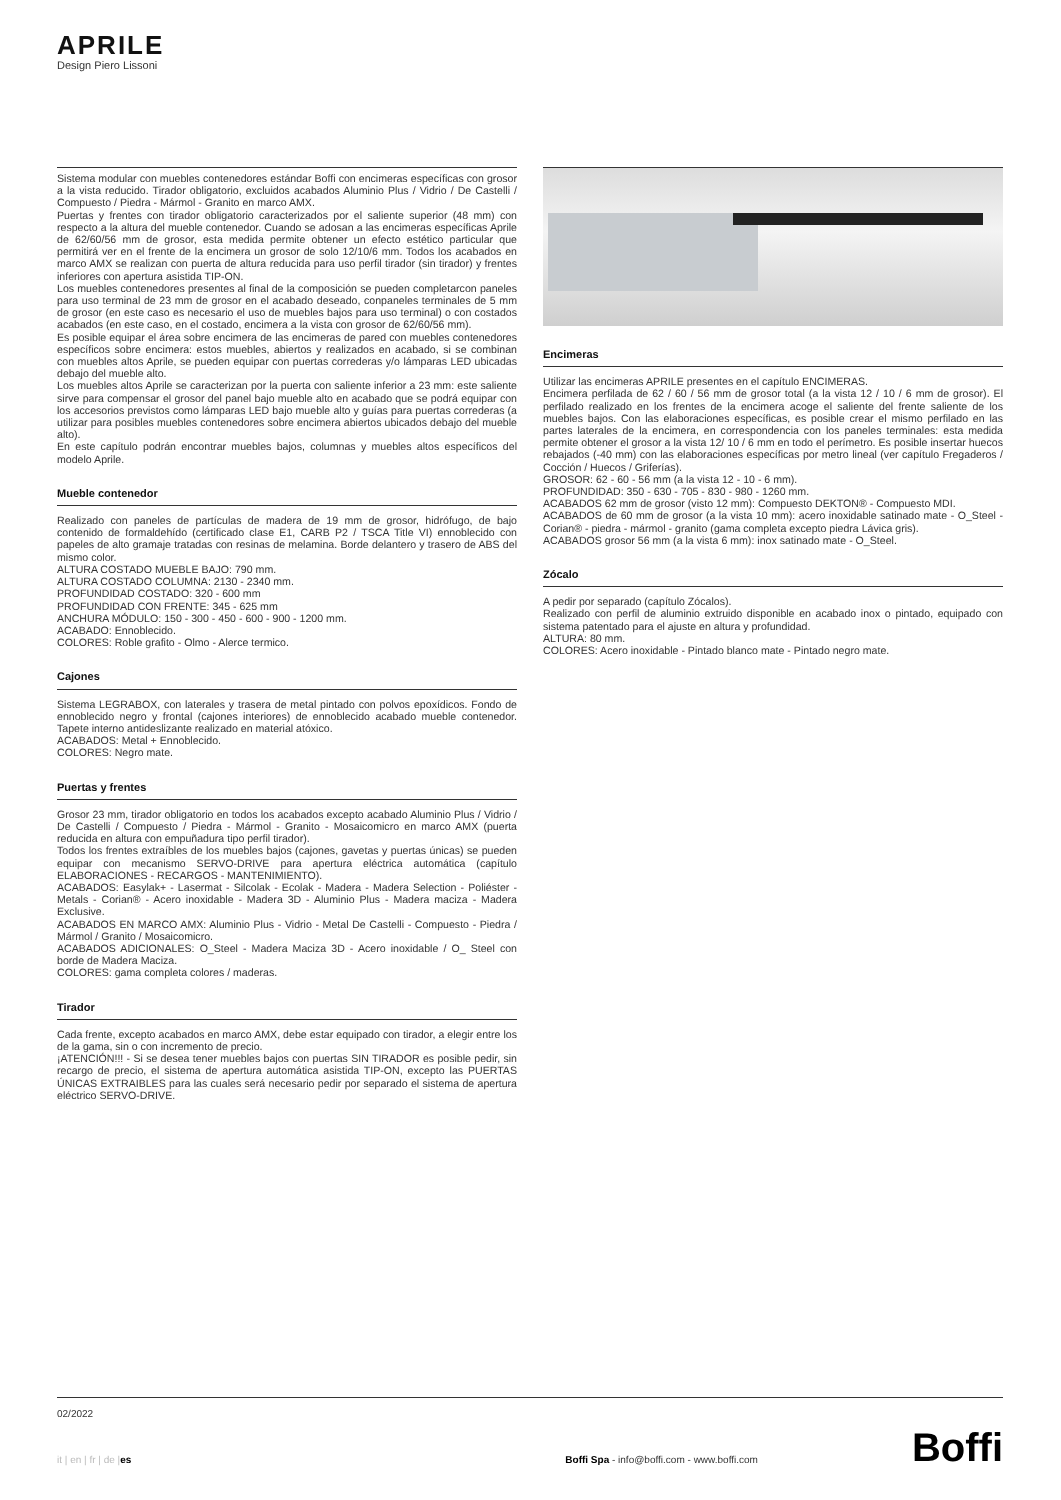APRILE
Design Piero Lissoni
Sistema modular con muebles contenedores estándar Boffi con encimeras específicas con grosor a la vista reducido. Tirador obligatorio, excluidos acabados Aluminio Plus / Vidrio / De Castelli / Compuesto / Piedra - Mármol - Granito en marco AMX.
Puertas y frentes con tirador obligatorio caracterizados por el saliente superior (48 mm) con respecto a la altura del mueble contenedor. Cuando se adosan a las encimeras específicas Aprile de 62/60/56 mm de grosor, esta medida permite obtener un efecto estético particular que permitirá ver en el frente de la encimera un grosor de solo 12/10/6 mm. Todos los acabados en marco AMX se realizan con puerta de altura reducida para uso perfil tirador (sin tirador) y frentes inferiores con apertura asistida TIP-ON.
Los muebles contenedores presentes al final de la composición se pueden completarcon paneles para uso terminal de 23 mm de grosor en el acabado deseado, conpaneles terminales de 5 mm de grosor (en este caso es necesario el uso de muebles bajos para uso terminal) o con costados acabados (en este caso, en el costado, encimera a la vista con grosor de 62/60/56 mm).
Es posible equipar el área sobre encimera de las encimeras de pared con muebles contenedores específicos sobre encimera: estos muebles, abiertos y realizados en acabado, si se combinan con muebles altos Aprile, se pueden equipar con puertas correderas y/o lámparas LED ubicadas debajo del mueble alto.
Los muebles altos Aprile se caracterizan por la puerta con saliente inferior a 23 mm: este saliente sirve para compensar el grosor del panel bajo mueble alto en acabado que se podrá equipar con los accesorios previstos como lámparas LED bajo mueble alto y guías para puertas correderas (a utilizar para posibles muebles contenedores sobre encimera abiertos ubicados debajo del mueble alto).
En este capítulo podrán encontrar muebles bajos, columnas y muebles altos específicos del modelo Aprile.
Mueble contenedor
Realizado con paneles de partículas de madera de 19 mm de grosor, hidrófugo, de bajo contenido de formaldehído (certificado clase E1, CARB P2 / TSCA Title VI) ennoblecido con papeles de alto gramaje tratadas con resinas de melamina. Borde delantero y trasero de ABS del mismo color.
ALTURA COSTADO MUEBLE BAJO: 790 mm.
ALTURA COSTADO COLUMNA: 2130 - 2340 mm.
PROFUNDIDAD COSTADO: 320 - 600 mm
PROFUNDIDAD CON FRENTE: 345 - 625 mm
ANCHURA MÓDULO: 150 - 300 - 450 - 600 - 900 - 1200 mm.
ACABADO: Ennoblecido.
COLORES: Roble grafito - Olmo - Alerce termico.
Cajones
Sistema LEGRABOX, con laterales y trasera de metal pintado con polvos epoxídicos. Fondo de ennoblecido negro y frontal (cajones interiores) de ennoblecido acabado mueble contenedor. Tapete interno antideslizante realizado en material atóxico.
ACABADOS: Metal + Ennoblecido.
COLORES: Negro mate.
Puertas y frentes
Grosor 23 mm, tirador obligatorio en todos los acabados excepto acabado Aluminio Plus / Vidrio / De Castelli / Compuesto / Piedra - Mármol - Granito - Mosaicomicro en marco AMX (puerta reducida en altura con empuñadura tipo perfil tirador).
Todos los frentes extraíbles de los muebles bajos (cajones, gavetas y puertas únicas) se pueden equipar con mecanismo SERVO-DRIVE para apertura eléctrica automática (capítulo ELABORACIONES - RECARGOS - MANTENIMIENTO).
ACABADOS: Easylak+ - Lasermat - Silcolak - Ecolak - Madera - Madera Selection - Poliéster - Metals - Corian® - Acero inoxidable - Madera 3D - Aluminio Plus - Madera maciza - Madera Exclusive.
ACABADOS EN MARCO AMX: Aluminio Plus - Vidrio - Metal De Castelli - Compuesto - Piedra / Mármol / Granito / Mosaicomicro.
ACABADOS ADICIONALES: O_Steel - Madera Maciza 3D - Acero inoxidable / O_ Steel con borde de Madera Maciza.
COLORES: gama completa colores / maderas.
Tirador
Cada frente, excepto acabados en marco AMX, debe estar equipado con tirador, a elegir entre los de la gama, sin o con incremento de precio.
¡ATENCIÓN!!! - Si se desea tener muebles bajos con puertas SIN TIRADOR es posible pedir, sin recargo de precio, el sistema de apertura automática asistida TIP-ON, excepto las PUERTAS ÚNICAS EXTRAIBLES para las cuales será necesario pedir por separado el sistema de apertura eléctrico SERVO-DRIVE.
Encimeras
Utilizar las encimeras APRILE presentes en el capítulo ENCIMERAS.
Encimera perfilada de 62 / 60 / 56 mm de grosor total (a la vista 12 / 10 / 6 mm de grosor). El perfilado realizado en los frentes de la encimera acoge el saliente del frente saliente de los muebles bajos. Con las elaboraciones específicas, es posible crear el mismo perfilado en las partes laterales de la encimera, en correspondencia con los paneles terminales: esta medida permite obtener el grosor a la vista 12/ 10 / 6 mm en todo el perímetro. Es posible insertar huecos rebajados (-40 mm) con las elaboraciones específicas por metro lineal (ver capítulo Fregaderos / Cocción / Huecos / Griferías).
GROSOR: 62 - 60 - 56 mm (a la vista 12 - 10 - 6 mm).
PROFUNDIDAD: 350 - 630 - 705 - 830 - 980 - 1260 mm.
ACABADOS 62 mm de grosor (visto 12 mm): Compuesto DEKTON® - Compuesto MDI.
ACABADOS de 60 mm de grosor (a la vista 10 mm): acero inoxidable satinado mate - O_Steel - Corian® - piedra - mármol - granito (gama completa excepto piedra Lávica gris).
ACABADOS grosor 56 mm (a la vista 6 mm): inox satinado mate - O_Steel.
Zócalo
A pedir por separado (capítulo Zócalos).
Realizado con perfil de aluminio extruido disponible en acabado inox o pintado, equipado con sistema patentado para el ajuste en altura y profundidad.
ALTURA: 80 mm.
COLORES: Acero inoxidable - Pintado blanco mate - Pintado negro mate.
02/2022
it | en | fr | de |es
Boffi Spa - info@boffi.com - www.boffi.com
Boffi